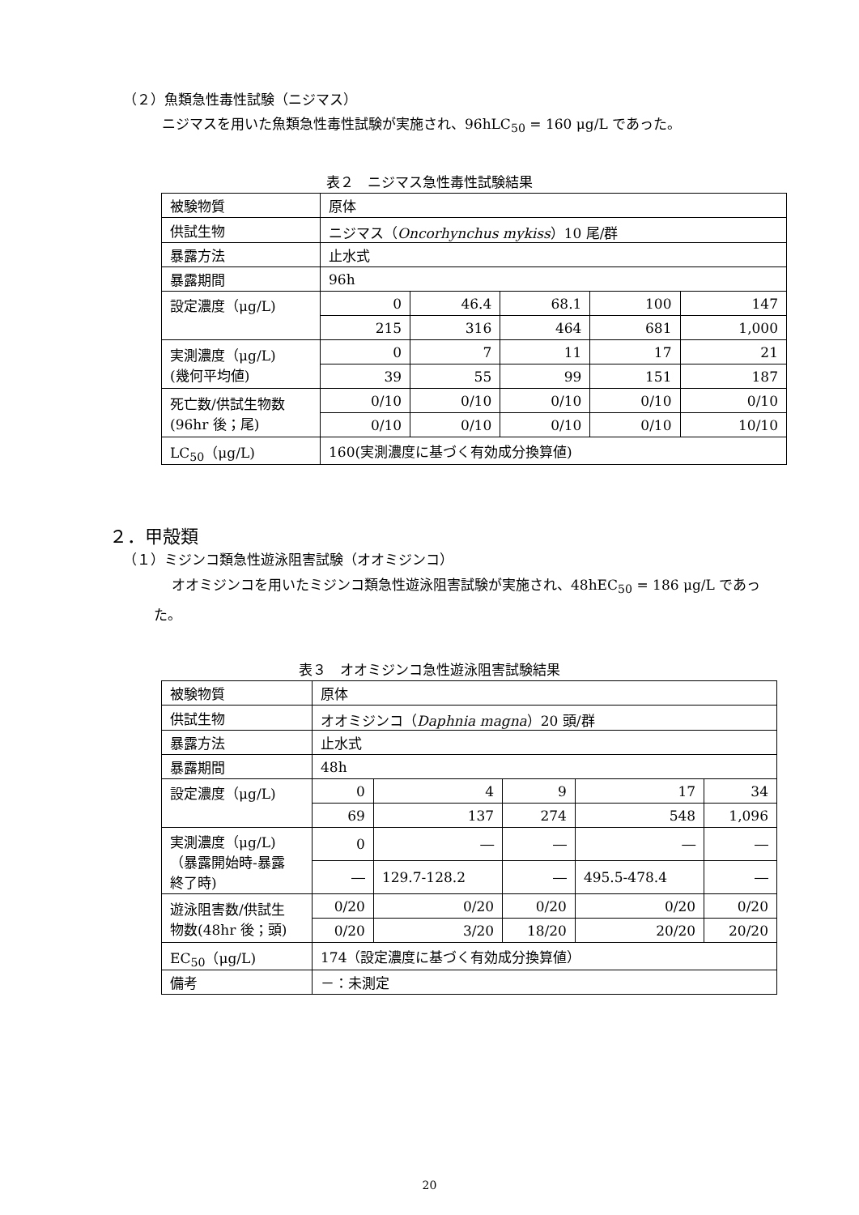（２）魚類急性毒性試験（ニジマス）
ニジマスを用いた魚類急性毒性試験が実施され、96hLC<sub>50</sub> = 160 μg/L であった。
表２　ニジマス急性毒性試験結果
| 被験物質 | 原体 | | | | |
| 供試生物 | ニジマス（ Oncorhynchus mykiss ）10 尾/群 | | | | |
| 暴露方法 | 止水式 | | | | |
| 暴露期間 | 96h | | | | |
| 設定濃度（μg/L) | 0 | 46.4 | 68.1 | 100 | 147 |
| | 215 | 316 | 464 | 681 | 1,000 |
| 実測濃度（μg/L) (幾何平均値) | 0 | 7 | 11 | 17 | 21 |
| | 39 | 55 | 99 | 151 | 187 |
| 死亡数/供試生物数 (96hr 後；尾) | 0/10 | 0/10 | 0/10 | 0/10 | 0/10 |
| | 0/10 | 0/10 | 0/10 | 0/10 | 10/10 |
| LC<sub>50</sub>（μg/L) | 160(実測濃度に基づく有効成分換算値) | | | | |
２．甲殻類
（１）ミジンコ類急性遊泳阻害試験（オオミジンコ）
オオミジンコを用いたミジンコ類急性遊泳阻害試験が実施され、48hEC<sub>50</sub> = 186 μg/L であった。
表３　オオミジンコ急性遊泳阻害試験結果
| 被験物質 | 原体 | | | | |
| 供試生物 | オオミジンコ（ Daphnia magna ）20 頭/群 | | | | |
| 暴露方法 | 止水式 | | | | |
| 暴露期間 | 48h | | | | |
| 設定濃度（μg/L) | 0 | 4 | 9 | 17 | 34 |
| | 69 | 137 | 274 | 548 | 1,096 |
| 実測濃度（μg/L) （暴露開始時-暴露 終了時) | 0 | ― | ― | ― | ― |
| | ― | 129.7-128.2 | ― | 495.5-478.4 | ― |
| 遊泳阻害数/供試生 物数(48hr 後；頭) | 0/20 | 0/20 | 0/20 | 0/20 | 0/20 |
| | 0/20 | 3/20 | 18/20 | 20/20 | 20/20 |
| EC<sub>50</sub>（μg/L) | 174（設定濃度に基づく有効成分換算値） | | | | |
| 備考 | －：未測定 | | | | |
20